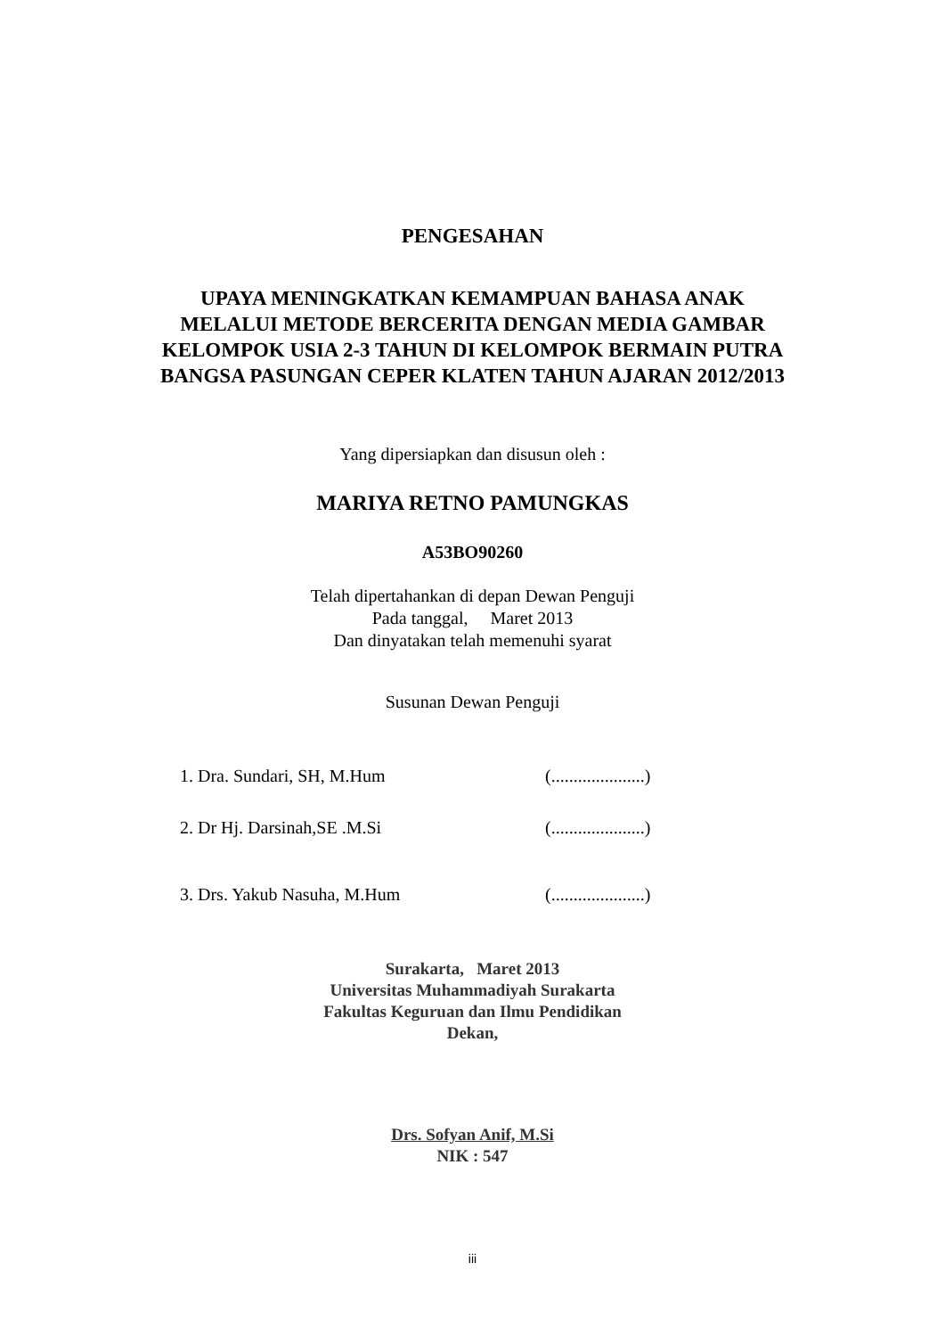PENGESAHAN
UPAYA MENINGKATKAN KEMAMPUAN BAHASA ANAK MELALUI METODE BERCERITA DENGAN MEDIA GAMBAR KELOMPOK USIA 2-3 TAHUN DI KELOMPOK BERMAIN PUTRA BANGSA PASUNGAN CEPER KLATEN TAHUN AJARAN 2012/2013
Yang dipersiapkan dan disusun oleh :
MARIYA RETNO PAMUNGKAS
A53BO90260
Telah dipertahankan di depan Dewan Penguji
Pada tanggal, Maret 2013
Dan dinyatakan telah memenuhi syarat
Susunan Dewan Penguji
1. Dra. Sundari, SH, M.Hum (.....................)
2. Dr Hj. Darsinah,SE .M.Si (.....................)
3. Drs. Yakub Nasuha, M.Hum (.....................)
Surakarta, Maret 2013
Universitas Muhammadiyah Surakarta
Fakultas Keguruan dan Ilmu Pendidikan
Dekan,
Drs. Sofyan Anif, M.Si
NIK : 547
iii